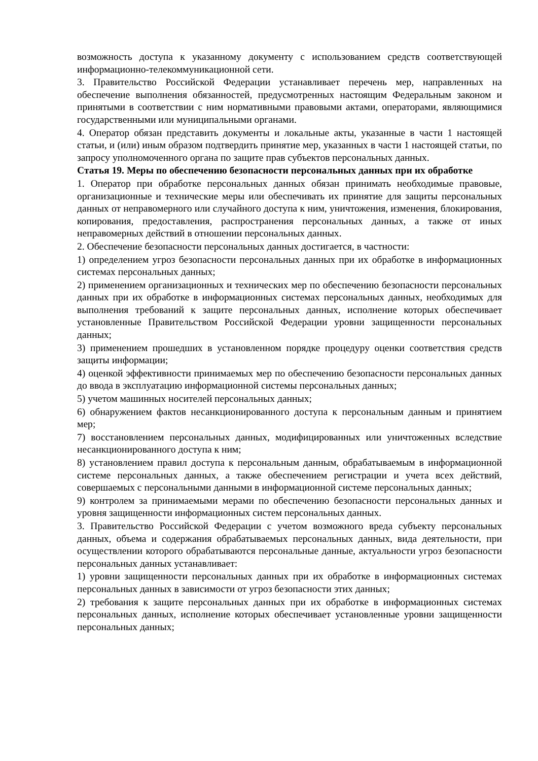возможность доступа к указанному документу с использованием средств соответствующей информационно-телекоммуникационной сети.
3. Правительство Российской Федерации устанавливает перечень мер, направленных на обеспечение выполнения обязанностей, предусмотренных настоящим Федеральным законом и принятыми в соответствии с ним нормативными правовыми актами, операторами, являющимися государственными или муниципальными органами.
4. Оператор обязан представить документы и локальные акты, указанные в части 1 настоящей статьи, и (или) иным образом подтвердить принятие мер, указанных в части 1 настоящей статьи, по запросу уполномоченного органа по защите прав субъектов персональных данных.
Статья 19. Меры по обеспечению безопасности персональных данных при их обработке
1. Оператор при обработке персональных данных обязан принимать необходимые правовые, организационные и технические меры или обеспечивать их принятие для защиты персональных данных от неправомерного или случайного доступа к ним, уничтожения, изменения, блокирования, копирования, предоставления, распространения персональных данных, а также от иных неправомерных действий в отношении персональных данных.
2. Обеспечение безопасности персональных данных достигается, в частности:
1) определением угроз безопасности персональных данных при их обработке в информационных системах персональных данных;
2) применением организационных и технических мер по обеспечению безопасности персональных данных при их обработке в информационных системах персональных данных, необходимых для выполнения требований к защите персональных данных, исполнение которых обеспечивает установленные Правительством Российской Федерации уровни защищенности персональных данных;
3) применением прошедших в установленном порядке процедуру оценки соответствия средств защиты информации;
4) оценкой эффективности принимаемых мер по обеспечению безопасности персональных данных до ввода в эксплуатацию информационной системы персональных данных;
5) учетом машинных носителей персональных данных;
6) обнаружением фактов несанкционированного доступа к персональным данным и принятием мер;
7) восстановлением персональных данных, модифицированных или уничтоженных вследствие несанкционированного доступа к ним;
8) установлением правил доступа к персональным данным, обрабатываемым в информационной системе персональных данных, а также обеспечением регистрации и учета всех действий, совершаемых с персональными данными в информационной системе персональных данных;
9) контролем за принимаемыми мерами по обеспечению безопасности персональных данных и уровня защищенности информационных систем персональных данных.
3. Правительство Российской Федерации с учетом возможного вреда субъекту персональных данных, объема и содержания обрабатываемых персональных данных, вида деятельности, при осуществлении которого обрабатываются персональные данные, актуальности угроз безопасности персональных данных устанавливает:
1) уровни защищенности персональных данных при их обработке в информационных системах персональных данных в зависимости от угроз безопасности этих данных;
2) требования к защите персональных данных при их обработке в информационных системах персональных данных, исполнение которых обеспечивает установленные уровни защищенности персональных данных;